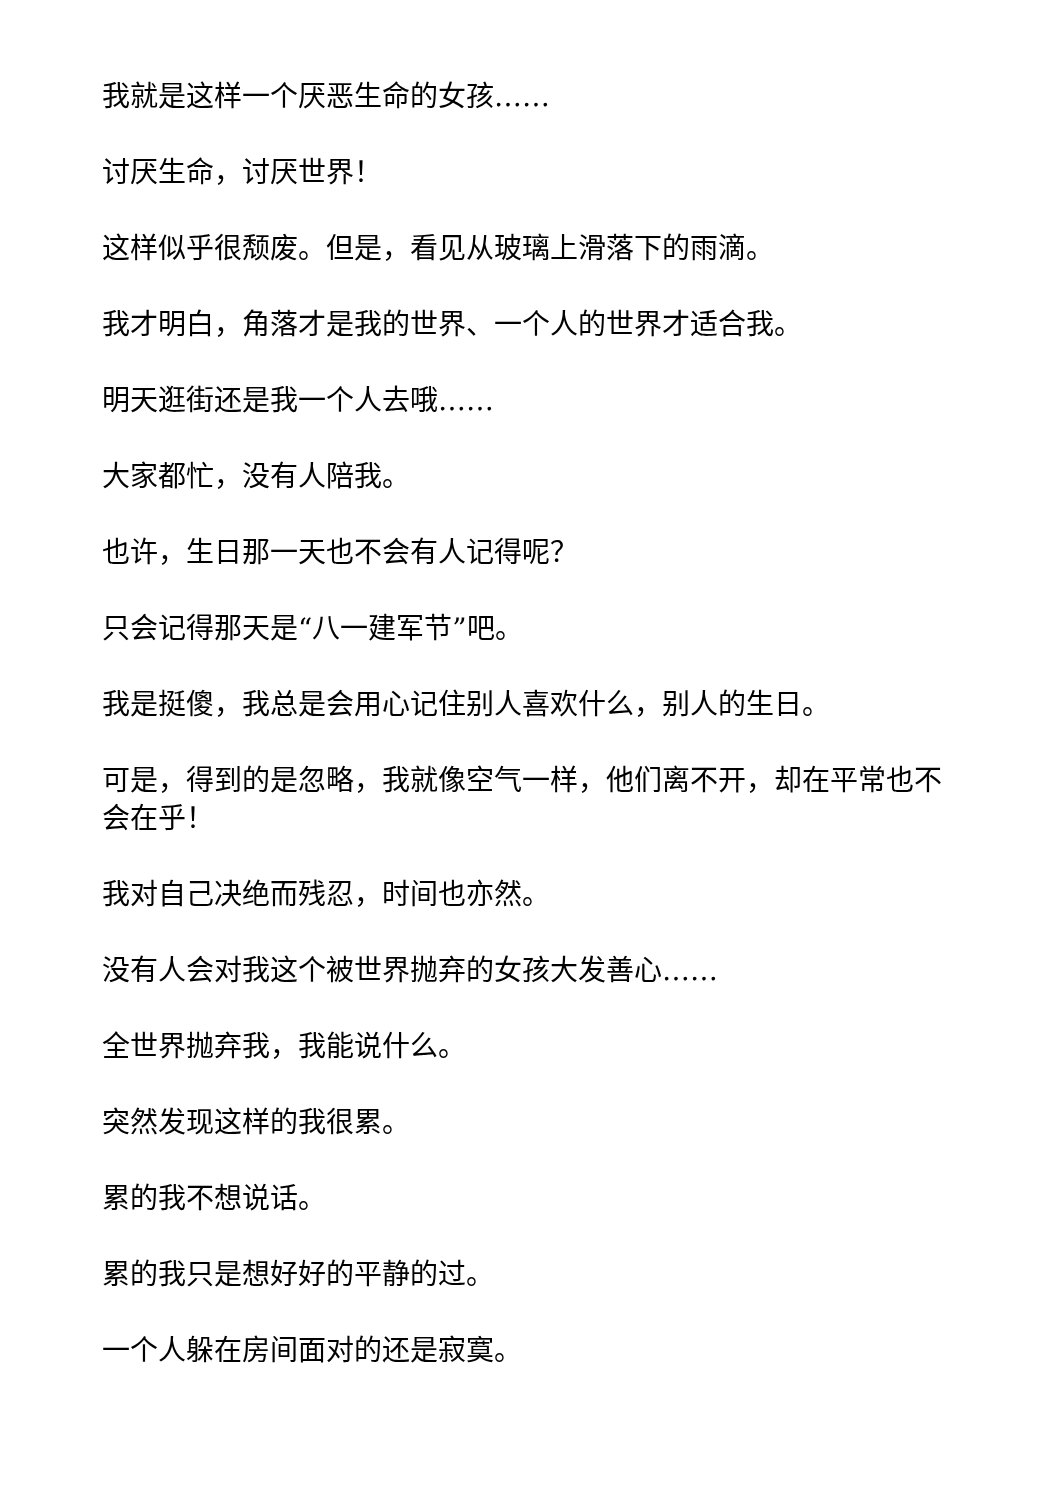我就是这样一个厌恶生命的女孩……
讨厌生命，讨厌世界！
这样似乎很颓废。但是，看见从玻璃上滑落下的雨滴。
我才明白，角落才是我的世界、一个人的世界才适合我。
明天逛街还是我一个人去哦……
大家都忙，没有人陪我。
也许，生日那一天也不会有人记得呢？
只会记得那天是“八一建军节”吧。
我是挺傻，我总是会用心记住别人喜欢什么，别人的生日。
可是，得到的是忽略，我就像空气一样，他们离不开，却在平常也不会在乎！
我对自己决绝而残忍，时间也亦然。
没有人会对我这个被世界抛弃的女孩大发善心……
全世界抛弃我，我能说什么。
突然发现这样的我很累。
累的我不想说话。
累的我只是想好好的平静的过。
一个人躲在房间面对的还是寂寞。